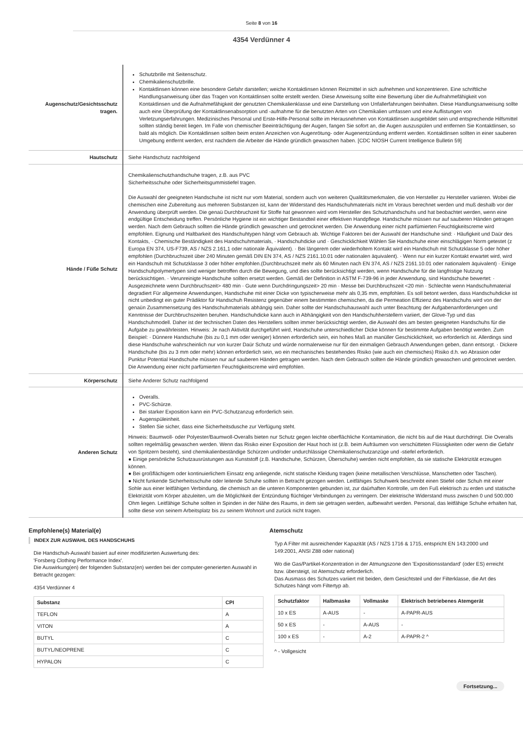Seite 8 von 16
4354 Verdünner 4
| Augenschutz/Gesichtsschutz tragen. | Schutzbrille mit Seitenschutz. Chemikalienschutzbrille. Kontaktlinsen können eine besondere Gefahr darstellen; weiche Kontaktlinsen können Reizmittel in sich aufnehmen und konzentrieren. Eine schriftliche Handlungsanweisung über das Tragen von Kontaktlinsen sollte erstellt werden. Diese Anweisung sollte eine Bewertung über die Aufnahmefähigkeit von Kontaktlinsen und die Aufnahmefähigkeit der genutzten Chemikalienklasse und eine Darstellung von Unfallerfahrungen beinhalten. Diese Handlungsanweisung sollte auch eine Überprüfung der Kontaktlinsenabsorption und -aufnahme für die benutzten Arten von Chemikalien umfassen und eine Auflistungen von Verletzungserfahrungen. Medizinisches Personal und Erste-Hilfe-Personal sollte im Herausnehmen von Kontaktlinsen ausgebildet sein und entsprechende Hilfsmittel sollten ständig bereit liegen. Im Falle von chemischer Beeinträchtigung der Augen, fangen Sie sofort an, die Augen auszuspülen und entfernen Sie Kontaktlinsen, so bald als möglich. Die Kontaktlinsen sollten beim ersten Anzeichen von Augenrötung- oder Augenentzündung entfernt werden. Kontaktlinsen sollten in einer sauberen Umgebung entfernt werden, erst nachdem die Arbeiter die Hände gründlich gewaschen haben. [CDC NIOSH Current Intelligence Bulletin 59] |
| Hautschutz | Siehe Handschutz nachfolgend |
| Hände / Füße Schutz | Chemikalienschutzhandschuhe tragen, z.B. aus PVC Sicherheitsschuhe oder Sicherheitsgummistiefel tragen. Die Auswahl der geeigneten Handschuhe ist nicht nur vom Material, sondern auch von weiteren Qualitätsmerkmalen, die von Hersteller zu Hersteller variieren. Wobei die chemischen eine Zubereitung aus mehreren Substanzen ist, kann der Widerstand des Handschuhmaterials nicht im Voraus berechnet werden und muß deshalb vor der Anwendung überprüft werden. Die genaü Durchbruchzeit für Stoffe hat gewonnen wird vom Hersteller des Schutzhandschuhs und hat beobachtet werden, wenn eine endgültige Entscheidung treffen. Persönliche Hygiene ist ein wichtiger Bestandteil einer effektiven Handpflege. Handschuhe müssen nur auf sauberen Händen getragen werden. Nach dem Gebrauch sollten die Hände gründlich gewaschen und getrocknet werden. Die Anwendung einer nicht parfümierten Feuchtigkeitscreme wird empfohlen. Eignung und Haltbarkeit des Handschuhtypen hängt vom Gebrauch ab. Wichtige Faktoren bei der Auswahl der Handschuhe sind: · Häufigkeit und Daür des Kontakts, · Chemische Beständigkeit des Handschuhmaterials, · Handschuhdicke und · Geschicklichkeit Wählen Sie Handschuhe einer einschlägigen Norm getestet (z Europa EN 374, US-F739, AS / NZS 2.161,1 oder nationale Äquivalent). · Bei längerem oder wiederholtem Kontakt wird ein Handschuh mit Schutzklasse 5 oder höher empfohlen (Durchbruchszeit über 240 Minuten gemäß DIN EN 374, AS / NZS 2161.10.01 oder nationalen äquivalent). · Wenn nur ein kurzer Kontakt erwartet wird, wird ein Handschuh mit Schutzklasse 3 oder höher empfohlen.(Durchbruchszeit mehr als 60 Minuten nach EN 374, AS / NZS 2161.10.01 oder nationalem äquivalent) · Einige Handschuhpolymertypen sind weniger betroffen durch die Bewegung, und dies sollte berücksichtigt werden, wenn Handschuhe für die langfristige Nutzung berücksichtigen. · Verunreinigte Handschuhe sollten ersetzt werden. Gemäß der Definition in ASTM F-739-96 in jeder Anwendung, sind Handschuhe bewertet: · Ausgezeichnete wenn Durchbruchszeit> 480 min · Gute wenn Durchdringungszeit> 20 min · Messe bei Durchbruchszeit <20 min · Schlechte wenn Handschuhmaterial degradiert Für allgemeine Anwendungen, Handschuhe mit einer Dicke von typischerweise mehr als 0,35 mm, empfohlen. Es soll betont werden, dass Handschuhdicke ist nicht unbedingt ein guter Prädiktor für Handschuh Resistenz gegenüber einem bestimmten chemischen, da die Permeation Effizienz des Handschuhs wird von der genaün Zusammensetzung des Handschuhmaterials abhängig sein. Daher sollte der Handschuhauswahl auch unter Beachtung der Aufgabenanforderungen und Kenntnisse der Durchbruchszeiten beruhen. Handschuhdicke kann auch in Abhängigkeit von den Handschuhherstellern variiert, der Glove-Typ und das Handschuhmodell. Daher ist der technischen Daten des Herstellers sollten immer berücksichtigt werden, die Auswahl des am besten geeigneten Handschuhs für die Aufgabe zu gewährleisten. Hinweis: Je nach Aktivität durchgeführt wird, Handschuhe unterschiedlicher Dicke können für bestimmte Aufgaben benötigt werden. Zum Beispiel: · Dünnere Handschuhe (bis zu 0,1 mm oder weniger) können erforderlich sein, ein hohes Maß an manüller Geschicklichkeit, wo erforderlich ist. Allerdings sind diese Handschuhe wahrscheinlich nur von kurzer Daür Schutz und würde normalerweise nur für den einmaligen Gebrauch Anwendungen geben, dann entsorgt. · Dickere Handschuhe (bis zu 3 mm oder mehr) können erforderlich sein, wo ein mechanisches bestehendes Risiko (wie auch ein chemisches) Risiko d.h. wo Abrasion oder Punktur Potential Handschuhe müssen nur auf sauberen Händen getragen werden. Nach dem Gebrauch sollten die Hände gründlich gewaschen und getrocknet werden. Die Anwendung einer nicht parfümierten Feuchtigkeitscreme wird empfohlen. |
| Körperschutz | Siehe Anderer Schutz nachfolgend |
| Anderen Schutz | Overalls. PVC-Schürze. Bei starker Exposition kann ein PVC-Schutzanzug erforderlich sein. Augenspüleinheit. Stellen Sie sicher, dass eine Sicherheitsdusche zur Verfügung steht. Hinweis: Baumwoll- oder Polyester/Baumwoll-Overalls bieten nur Schutz gegen leichte oberflächliche Kontamination, die nicht bis auf die Haut durchdringt. Die Overalls sollten regelmäßig gewaschen werden. Wenn das Risiko einer Exposition der Haut hoch ist (z.B. beim Aufräumen von verschütteten Flüssigkeiten oder wenn die Gefahr von Spritzern besteht), sind chemikalienbeständige Schürzen und/oder undurchlässige Chemikalienschutzanzüge und -stiefel erforderlich. ● Einige persönliche Schutzausrüstungen aus Kunststoff (z.B. Handschuhe, Schürzen, Überschuhe) werden nicht empfohlen, da sie statische Elektrizität erzeugen können. ● Bei großflächigem oder kontinuierlichem Einsatz eng anliegende, nicht statische Kleidung tragen (keine metallischen Verschlüsse, Manschetten oder Taschen). ● Nicht funkende Sicherheitsschuhe oder leitende Schuhe sollten in Betracht gezogen werden. Leitfähiges Schuhwerk beschreibt einen Stiefel oder Schuh mit einer Sohle aus einer leitfähigen Verbindung, die chemisch an die unteren Komponenten gebunden ist, zur daürhaften Kontrolle, um den Fuß elektrisch zu erden und statische Elektrizität vom Körper abzuleiten, um die Möglichkeit der Entzündung flüchtiger Verbindungen zu verringern. Der elektrische Widerstand muss zwischen 0 und 500.000 Ohm liegen. Leitfähige Schuhe sollten in Spinden in der Nähe des Raums, in dem sie getragen werden, aufbewahrt werden. Personal, das leitfähige Schuhe erhalten hat, sollte diese von seinem Arbeitsplatz bis zu seinem Wohnort und zurück nicht tragen. |
Empfohlene(s) Material(e)
INDEX ZUR AUSWAHL DES HANDSCHUHS
Die Handschuh-Auswahl basiert auf einer modifizierten Auswertung des:
'Forsberg Clothing Performance Index'.
Die Auswirkung(en) der folgenden Substanz(en) werden bei der computer-generierten Auswahl in Betracht gezogen:
4354 Verdünner 4
| Substanz | CPI |
| --- | --- |
| TEFLON | A |
| VITON | A |
| BUTYL | C |
| BUTYL/NEOPRENE | C |
| HYPALON | C |
Atemschutz
Typ A Filter mit ausreichender Kapazität (AS / NZS 1716 & 1715, entspricht EN 143:2000 und 149:2001, ANSI Z88 oder national)
Wo die Gas/Partikel-Konzentration in der Atmungszone den 'Expositionsstandard' (oder ES) erreicht bzw. übersteigt, ist Atemschutz erforderlich.
Das Ausmass des Schutzes variiert mit beiden, dem Gesichtsteil und der Filterklasse, die Art des Schutzes hängt vom Filtertyp ab.
| Schutzfaktor | Halbmaske | Vollmaske | Elektrisch betriebenes Atemgerät |
| --- | --- | --- | --- |
| 10 x ES | A-AUS | - | A-PAPR-AUS |
| 50 x ES | - | A-AUS | - |
| 100 x ES | - | A-2 | A-PAPR-2 ^ |
^ - Vollgesicht
Fortsetzung...